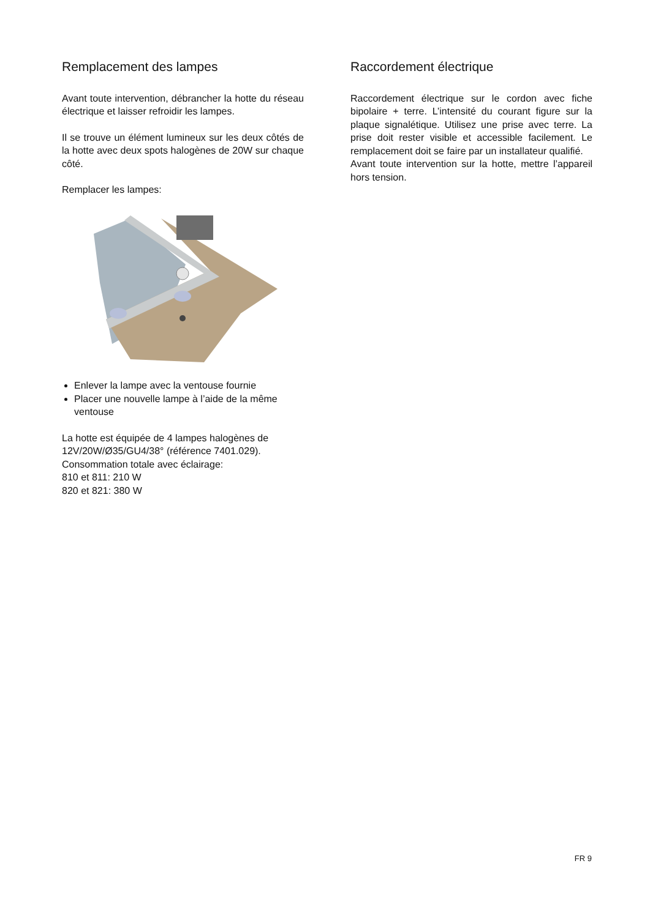Remplacement des lampes
Avant toute intervention, débrancher la hotte du réseau électrique et laisser refroidir les lampes.
Il se trouve un élément lumineux sur les deux côtés de la hotte avec deux spots halogènes de 20W sur chaque côté.
Remplacer les lampes:
Enlever la lampe avec la ventouse fournie
Placer une nouvelle lampe à l’aide de la même ventouse
La hotte est équipée de 4 lampes halogènes de 12V/20W/Ø35/GU4/38° (référence 7401.029).
Consommation totale avec éclairage:
810 et 811: 210 W
820 et 821: 380 W
Raccordement électrique
Raccordement électrique sur le cordon avec fiche bipolaire + terre. L’intensité du courant figure sur la plaque signalétique. Utilisez une prise avec terre. La prise doit rester visible et accessible facilement. Le remplacement doit se faire par un installateur qualifié.
Avant toute intervention sur la hotte, mettre l’appareil hors tension.
FR 9